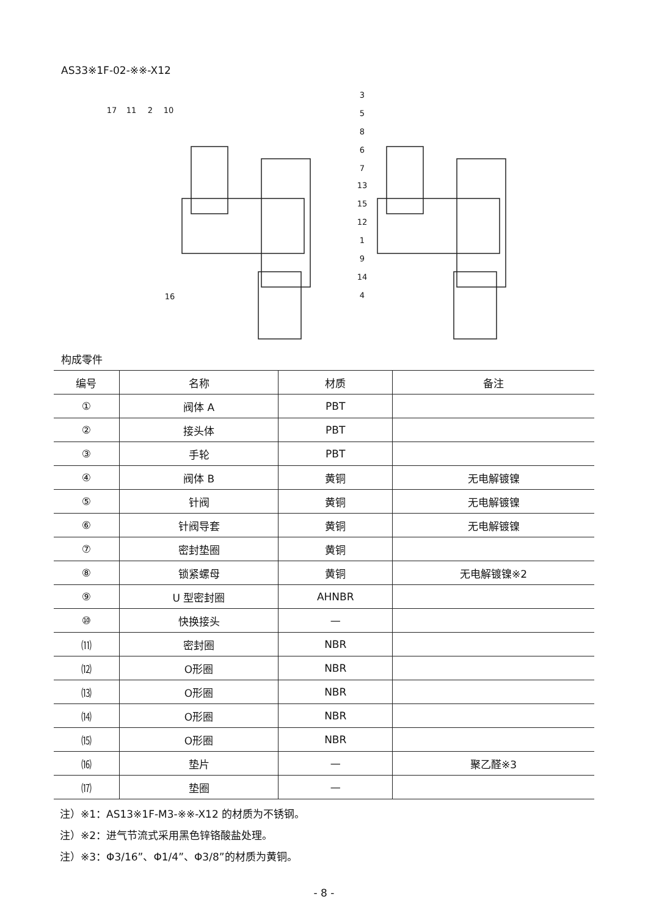AS33※1F-02-※※-X12
17
11
2
10
3
5
8
6
7
13
15
12
1
9
14
4
16
构成零件
| 编号 | 名称 | 材质 | 备注 |
| --- | --- | --- | --- |
| ① | 阀体 A | PBT | |
| ② | 接头体 | PBT | |
| ③ | 手轮 | PBT | |
| ④ | 阀体 B | 黄铜 | 无电解镀镍 |
| ⑤ | 针阀 | 黄铜 | 无电解镀镍 |
| ⑥ | 针阀导套 | 黄铜 | 无电解镀镍 |
| ⑦ | 密封垫圈 | 黄铜 | |
| ⑧ | 锁紧螺母 | 黄铜 | 无电解镀镍※2 |
| ⑨ | U 型密封圈 | AHNBR | |
| ⑩ | 快换接头 | — | |
| ⑾ | 密封圈 | NBR | |
| ⑿ | O形圈 | NBR | |
| ⒀ | O形圈 | NBR | |
| ⒁ | O形圈 | NBR | |
| ⒂ | O形圈 | NBR | |
| ⒃ | 垫片 | — | 聚乙醛※3 |
| ⒄ | 垫圈 | — | |
注）※1：AS13※1F-M3-※※-X12 的材质为不锈钢。
注）※2：进气节流式采用黑色锌铬酸盐处理。
注）※3：Φ3/16”、Φ1/4”、Φ3/8”的材质为黄铜。
- 8 -